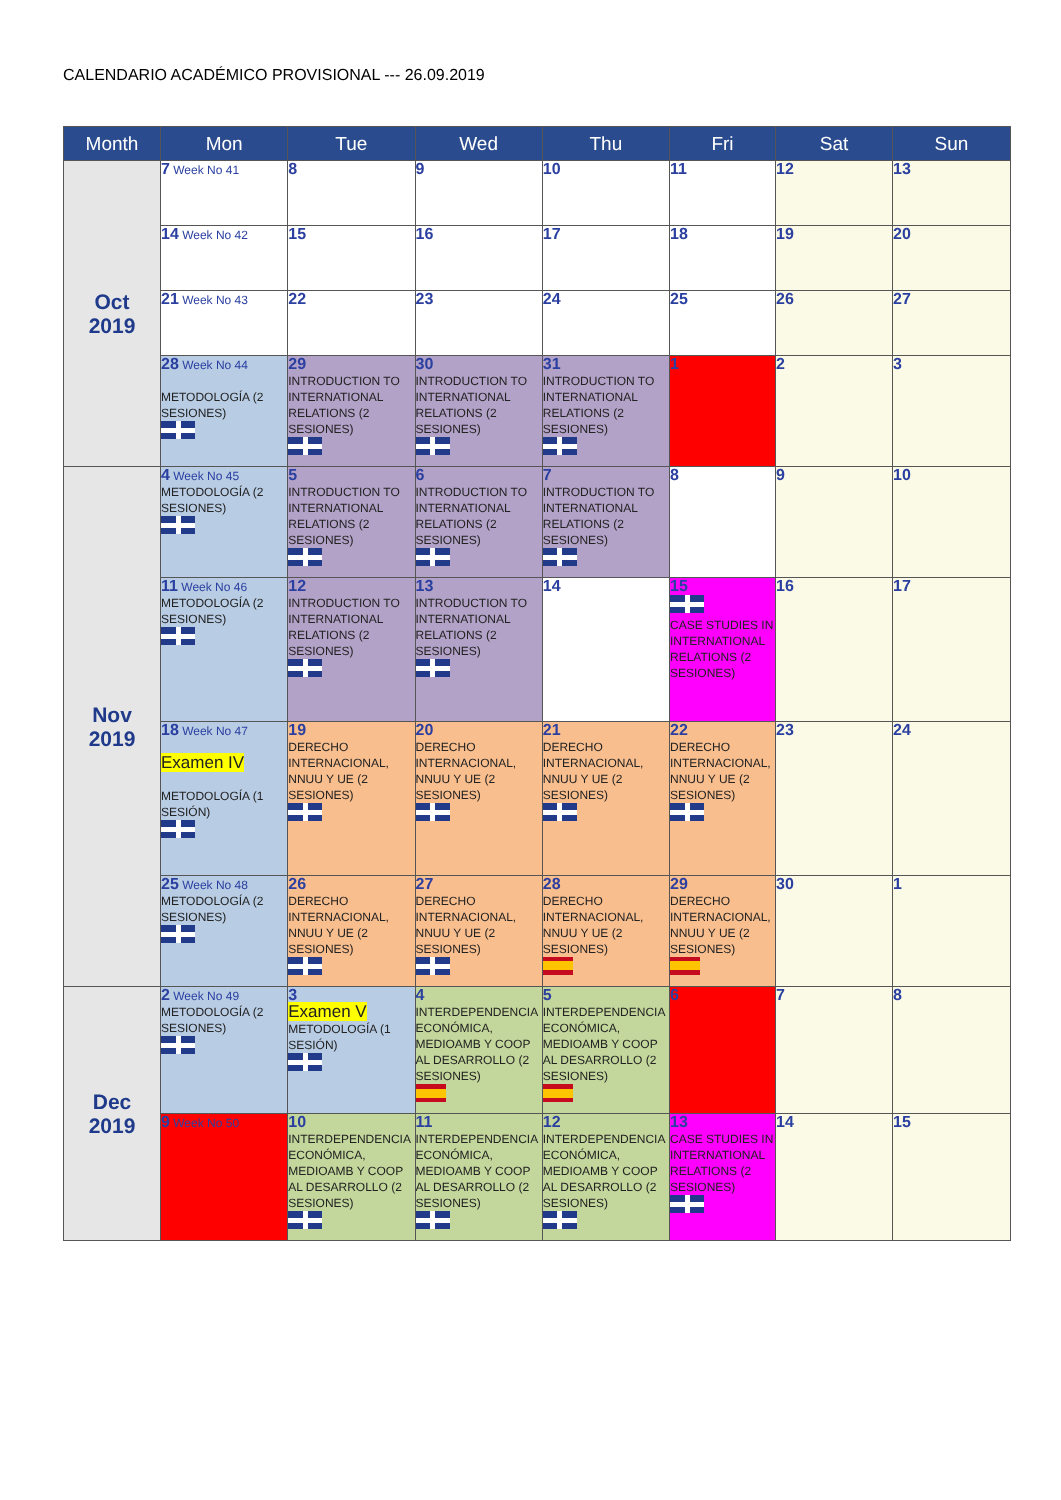CALENDARIO ACADÉMICO PROVISIONAL --- 26.09.2019
| Month | Mon | Tue | Wed | Thu | Fri | Sat | Sun |
| --- | --- | --- | --- | --- | --- | --- | --- |
| Oct 2019 | 7 Week No 41 | 8 | 9 | 10 | 11 | 12 | 13 |
| | 14 Week No 42 | 15 | 16 | 17 | 18 | 19 | 20 |
| | 21 Week No 43 | 22 | 23 | 24 | 25 | 26 | 27 |
| | 28 Week No 44 METODOLOGÍA (2 SESIONES) | 29 INTRODUCTION TO INTERNATIONAL RELATIONS (2 SESIONES) | 30 INTRODUCTION TO INTERNATIONAL RELATIONS (2 SESIONES) | 31 INTRODUCTION TO INTERNATIONAL RELATIONS (2 SESIONES) | 1 | 2 | 3 |
| Nov 2019 | 4 Week No 45 METODOLOGÍA (2 SESIONES) | 5 INTRODUCTION TO INTERNATIONAL RELATIONS (2 SESIONES) | 6 INTRODUCTION TO INTERNATIONAL RELATIONS (2 SESIONES) | 7 INTRODUCTION TO INTERNATIONAL RELATIONS (2 SESIONES) | 8 | 9 | 10 |
| | 11 Week No 46 METODOLOGÍA (2 SESIONES) | 12 INTRODUCTION TO INTERNATIONAL RELATIONS (2 SESIONES) | 13 INTRODUCTION TO INTERNATIONAL RELATIONS (2 SESIONES) | 14 | 15 CASE STUDIES IN INTERNATIONAL RELATIONS (2 SESIONES) | 16 | 17 |
| | 18 Week No 47 Examen IV METODOLOGÍA (1 SESIÓN) | 19 DERECHO INTERNACIONAL, NNUU Y UE (2 SESIONES) | 20 DERECHO INTERNACIONAL, NNUU Y UE (2 SESIONES) | 21 DERECHO INTERNACIONAL, NNUU Y UE (2 SESIONES) | 22 DERECHO INTERNACIONAL, NNUU Y UE (2 SESIONES) | 23 | 24 |
| | 25 Week No 48 METODOLOGÍA (2 SESIONES) | 26 DERECHO INTERNACIONAL, NNUU Y UE (2 SESIONES) | 27 DERECHO INTERNACIONAL, NNUU Y UE (2 SESIONES) | 28 DERECHO INTERNACIONAL, NNUU Y UE (2 SESIONES) | 29 DERECHO INTERNACIONAL, NNUU Y UE (2 SESIONES) | 30 | 1 |
| Dec 2019 | 2 Week No 49 METODOLOGÍA (2 SESIONES) | 3 Examen V METODOLOGÍA (1 SESIÓN) | 4 INTERDEPENDENCIA ECONÓMICA, MEDIOAMB Y COOP AL DESARROLLO (2 SESIONES) | 5 INTERDEPENDENCIA ECONÓMICA, MEDIOAMB Y COOP AL DESARROLLO (2 SESIONES) | 6 | 7 | 8 |
| | 9 Week No 50 | 10 INTERDEPENDENCIA ECONÓMICA, MEDIOAMB Y COOP AL DESARROLLO (2 SESIONES) | 11 INTERDEPENDENCIA ECONÓMICA, MEDIOAMB Y COOP AL DESARROLLO (2 SESIONES) | 12 INTERDEPENDENCIA ECONÓMICA, MEDIOAMB Y COOP AL DESARROLLO (2 SESIONES) | 13 CASE STUDIES IN INTERNATIONAL RELATIONS (2 SESIONES) | 14 | 15 |